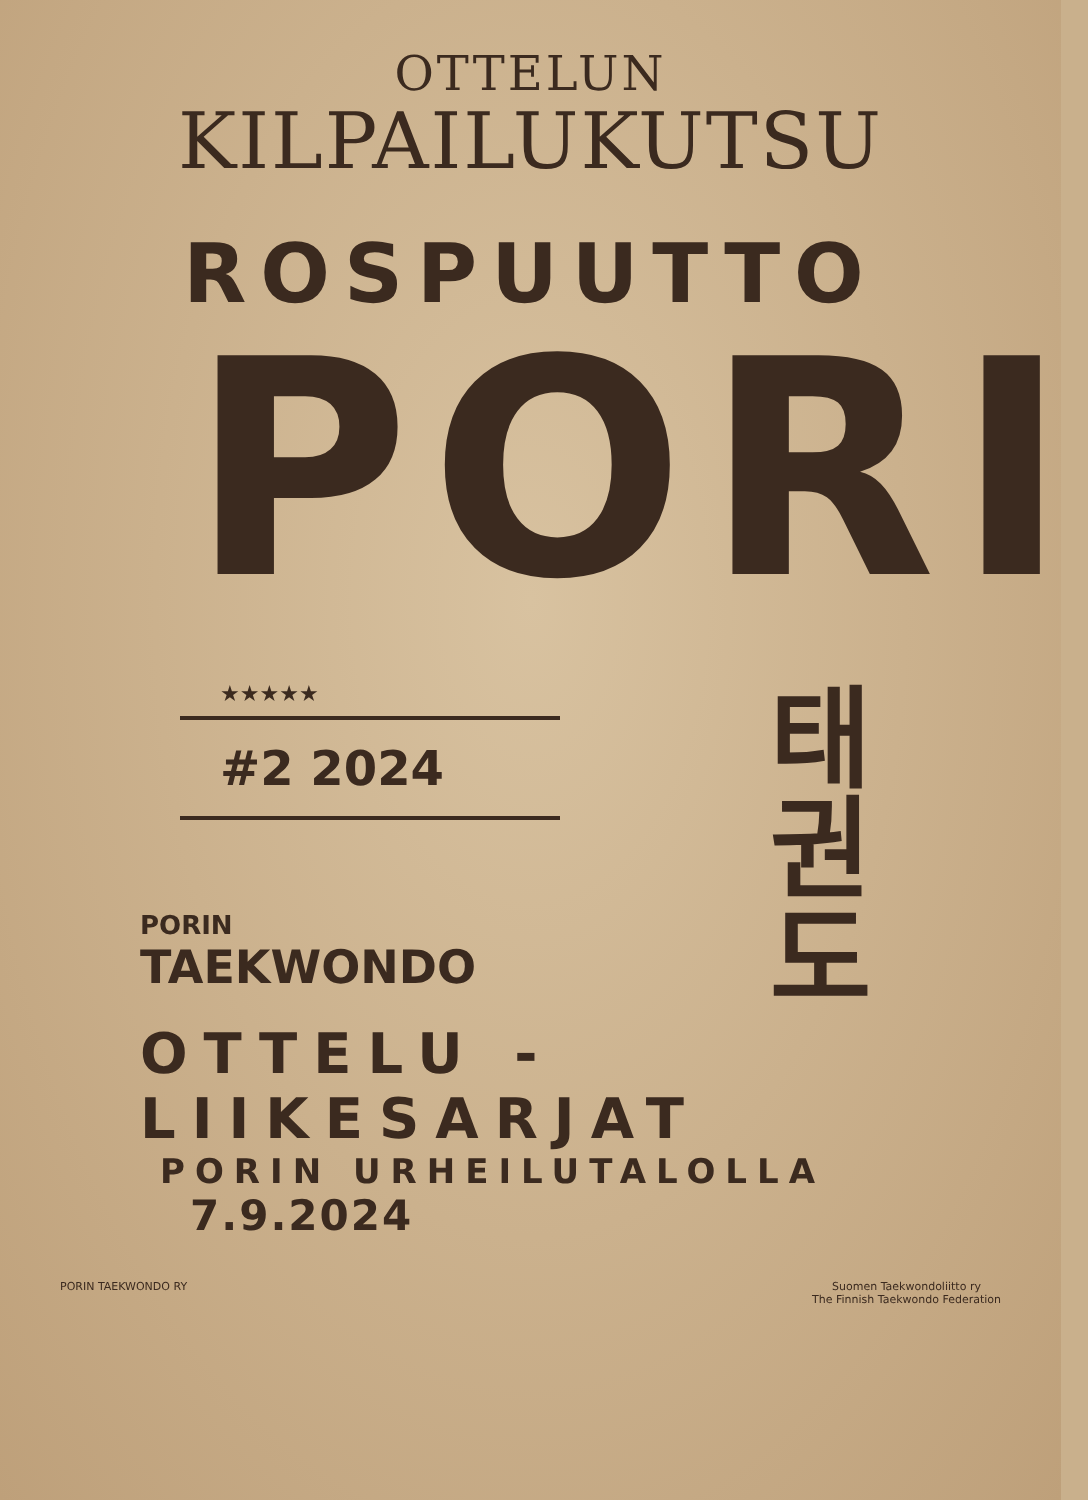OTTELUN
KILPAILUKUTSU
ROSPUUTTO
PORI
★★★★★
#2 2024
PORIN
TAEKWONDO
태권도
OTTELU - LIIKESARJAT
PORIN URHEILUTALOLLA 7.9.2024
PORIN TAEKWONDO RY Suomen Taekwondoliitto ry
The Finnish Taekwondo Federation